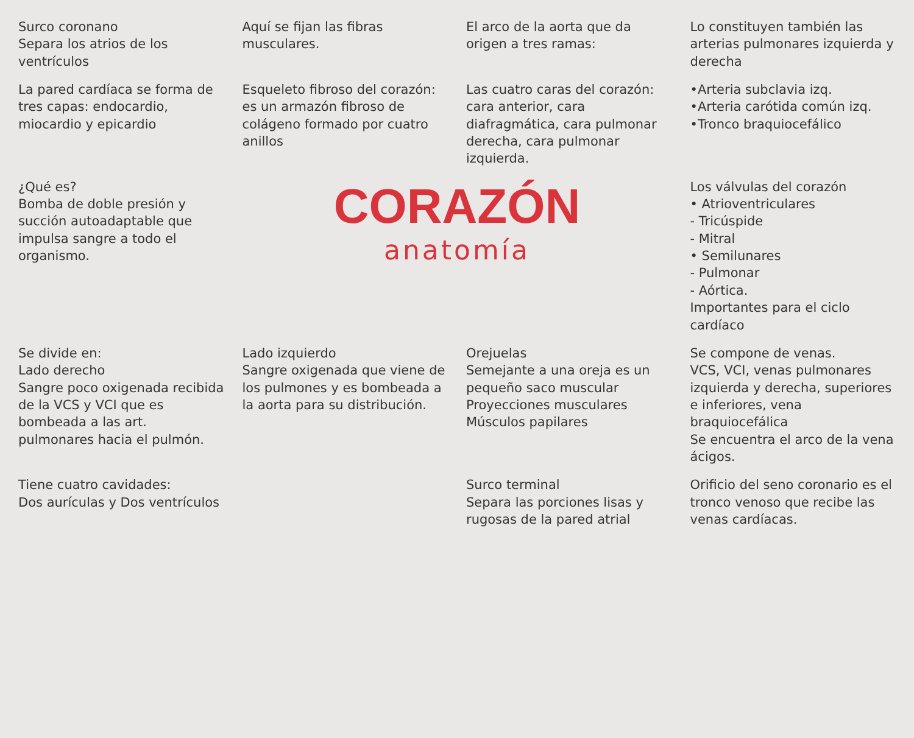Surco coronano
Separa los atrios de los ventrículos
Aquí se fijan las fibras musculares.
El arco de la aorta que da origen a tres ramas:
Lo constituyen también las arterias pulmonares izquierda y derecha
La pared cardíaca se forma de tres capas: endocardio, miocardio y epicardio
Esqueleto fibroso del corazón: es un armazón fibroso de colágeno formado por cuatro anillos
Las cuatro caras del corazón: cara anterior, cara diafragmática, cara pulmonar derecha, cara pulmonar izquierda.
•Arteria subclavia izq.
•Arteria carótida común izq.
•Tronco braquiocefálico
¿Qué es?
Bomba de doble presión y succión autoadaptable que impulsa sangre a todo el organismo.
CORAZÓN
anatomía
Los válvulas del corazón
• Atrioventriculares
- Tricúspide
- Mitral
• Semilunares
- Pulmonar
- Aórtica.
Importantes para el ciclo cardíaco
Se divide en:
Lado derecho
Sangre poco oxigenada recibida de la VCS y VCI que es bombeada a las art. pulmonares hacia el pulmón.
Lado izquierdo
Sangre oxigenada que viene de los pulmones y es bombeada a la aorta para su distribución.
Orejuelas
Semejante a una oreja es un pequeño saco muscular
Proyecciones musculares
Músculos papilares
Se compone de venas.
VCS, VCI, venas pulmonares izquierda y derecha, superiores e inferiores, vena braquiocefálica
Se encuentra el arco de la vena ácigos.
Tiene cuatro cavidades:
Dos aurículas y Dos ventrículos
Surco terminal
Separa las porciones lisas y rugosas de la pared atrial
Orificio del seno coronario es el tronco venoso que recibe las venas cardíacas.